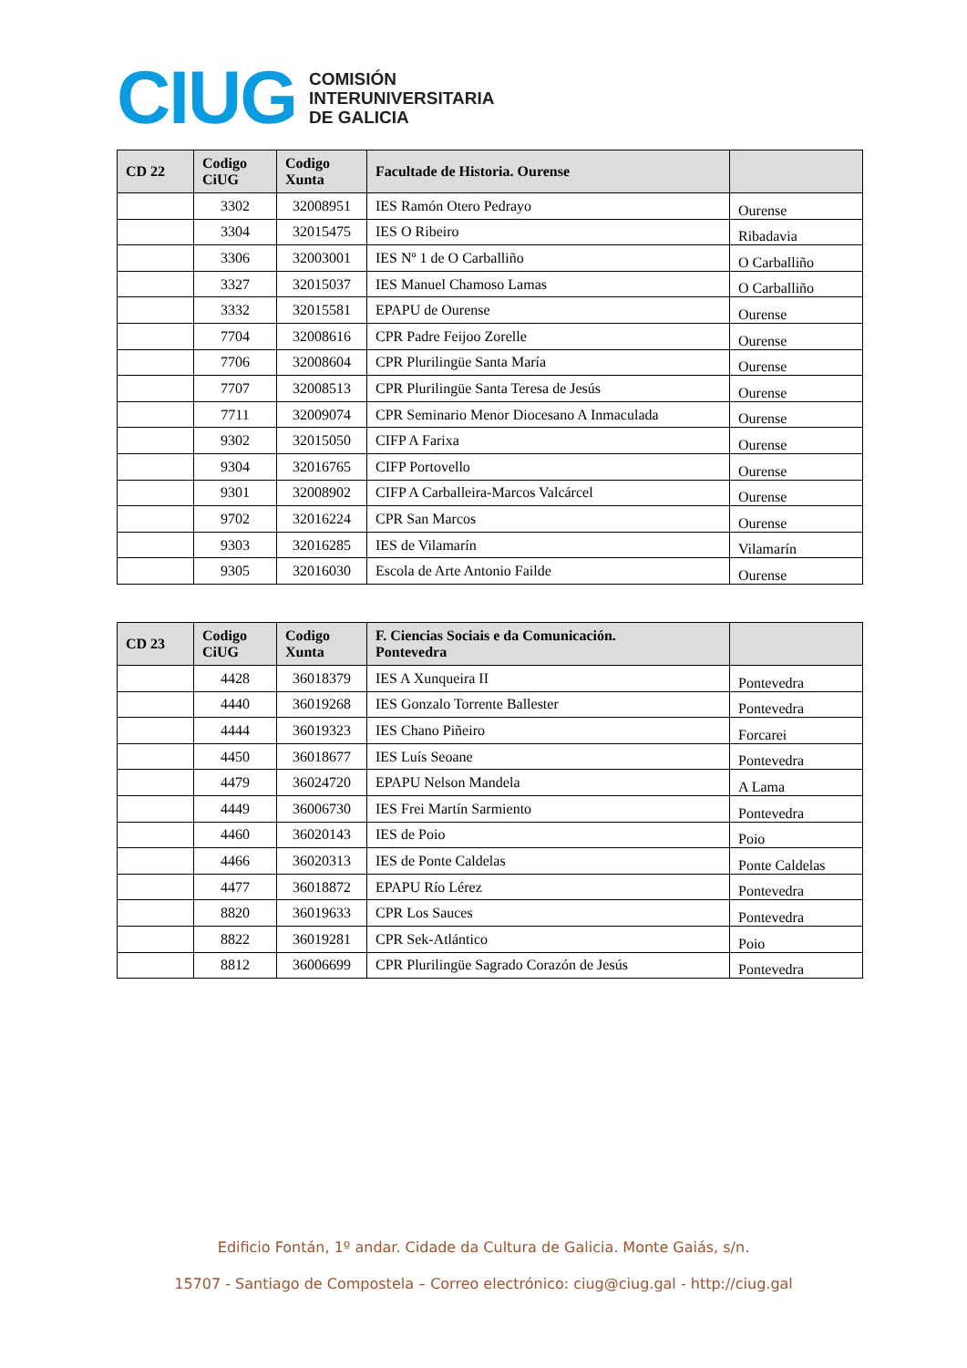CIUG
COMISIÓN
INTERUNIVERSITARIA
DE GALICIA
| CD 22 | Codigo CiUG | Codigo Xunta | Facultade de Historia. Ourense | |
| --- | --- | --- | --- | --- |
| | 3302 | 32008951 | IES Ramón Otero Pedrayo | Ourense |
| | 3304 | 32015475 | IES O Ribeiro | Ribadavia |
| | 3306 | 32003001 | IES Nº 1 de O Carballiño | O Carballiño |
| | 3327 | 32015037 | IES Manuel Chamoso Lamas | O Carballiño |
| | 3332 | 32015581 | EPAPU de Ourense | Ourense |
| | 7704 | 32008616 | CPR Padre Feijoo Zorelle | Ourense |
| | 7706 | 32008604 | CPR Plurilingüe Santa María | Ourense |
| | 7707 | 32008513 | CPR Plurilingüe Santa Teresa de Jesús | Ourense |
| | 7711 | 32009074 | CPR Seminario Menor Diocesano A Inmaculada | Ourense |
| | 9302 | 32015050 | CIFP A Farixa | Ourense |
| | 9304 | 32016765 | CIFP Portovello | Ourense |
| | 9301 | 32008902 | CIFP A Carballeira-Marcos Valcárcel | Ourense |
| | 9702 | 32016224 | CPR San Marcos | Ourense |
| | 9303 | 32016285 | IES de Vilamarín | Vilamarín |
| | 9305 | 32016030 | Escola de Arte Antonio Failde | Ourense |
| CD 23 | Codigo CiUG | Codigo Xunta | F. Ciencias Sociais e da Comunicación. Pontevedra | |
| --- | --- | --- | --- | --- |
| | 4428 | 36018379 | IES A Xunqueira II | Pontevedra |
| | 4440 | 36019268 | IES Gonzalo Torrente Ballester | Pontevedra |
| | 4444 | 36019323 | IES Chano Piñeiro | Forcarei |
| | 4450 | 36018677 | IES Luís Seoane | Pontevedra |
| | 4479 | 36024720 | EPAPU Nelson Mandela | A Lama |
| | 4449 | 36006730 | IES Frei Martín Sarmiento | Pontevedra |
| | 4460 | 36020143 | IES de Poio | Poio |
| | 4466 | 36020313 | IES de Ponte Caldelas | Ponte Caldelas |
| | 4477 | 36018872 | EPAPU Río Lérez | Pontevedra |
| | 8820 | 36019633 | CPR Los Sauces | Pontevedra |
| | 8822 | 36019281 | CPR Sek-Atlántico | Poio |
| | 8812 | 36006699 | CPR Plurilingüe Sagrado Corazón de Jesús | Pontevedra |
Edificio Fontán, 1º andar. Cidade da Cultura de Galicia. Monte Gaiás, s/n.
15707 - Santiago de Compostela – Correo electrónico: ciug@ciug.gal - http://ciug.gal